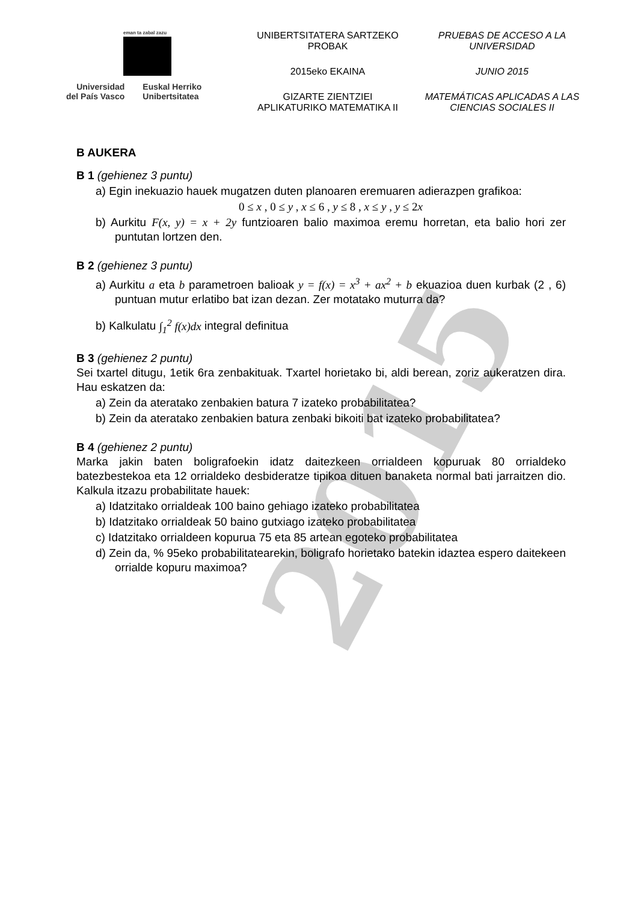2015
eman ta zabal zazu
Universidad
del País Vasco
Euskal Herriko
Unibertsitatea
UNIBERTSITATERA SARTZEKO
PROBAK
2015eko EKAINA
GIZARTE ZIENTZIEI
APLIKATURIKO MATEMATIKA II
PRUEBAS DE ACCESO A LA
UNIVERSIDAD
JUNIO 2015
MATEMÁTICAS APLICADAS A LAS
CIENCIAS SOCIALES II
B AUKERA
B 1 (gehienez 3 puntu)
a) Egin inekuazio hauek mugatzen duten planoaren eremuaren adierazpen grafikoa:
0 ≤ x , 0 ≤ y , x ≤ 6 , y ≤ 8 , x ≤ y , y ≤ 2x
b) Aurkitu F(x, y) = x + 2y funtzioaren balio maximoa eremu horretan, eta balio hori zer puntutan lortzen den.
B 2 (gehienez 3 puntu)
a) Aurkitu a eta b parametroen balioak y = f(x) = x<sup>3</sup> + ax<sup>2</sup> + b ekuazioa duen kurbak (2 , 6) puntuan mutur erlatibo bat izan dezan. Zer motatako muturra da?
b) Kalkulatu ∫<sub>1</sub><sup>2</sup> f(x)dx integral definitua
B 3 (gehienez 2 puntu)
Sei txartel ditugu, 1etik 6ra zenbakituak. Txartel horietako bi, aldi berean, zoriz aukeratzen dira. Hau eskatzen da:
a) Zein da ateratako zenbakien batura 7 izateko probabilitatea?
b) Zein da ateratako zenbakien batura zenbaki bikoiti bat izateko probabilitatea?
B 4 (gehienez 2 puntu)
Marka jakin baten boligrafoekin idatz daitezkeen orrialdeen kopuruak 80 orrialdeko batezbestekoa eta 12 orrialdeko desbideratze tipikoa dituen banaketa normal bati jarraitzen dio. Kalkula itzazu probabilitate hauek:
a) Idatzitako orrialdeak 100 baino gehiago izateko probabilitatea
b) Idatzitako orrialdeak 50 baino gutxiago izateko probabilitatea
c) Idatzitako orrialdeen kopurua 75 eta 85 artean egoteko probabilitatea
d) Zein da, % 95eko probabilitatearekin, boligrafo horietako batekin idaztea espero daitekeen orrialde kopuru maximoa?